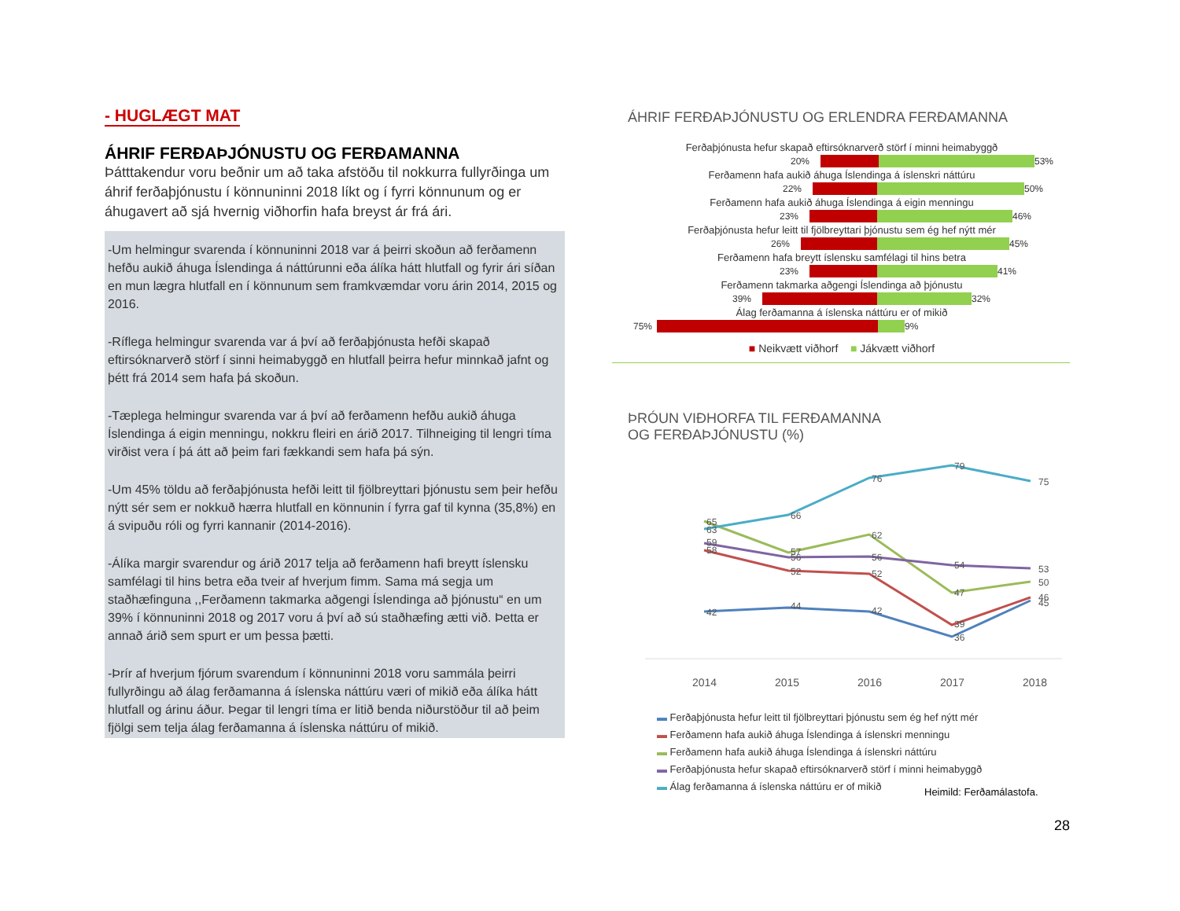- HUGLÆGT MAT
ÁHRIF FERÐAÞJÓNUSTU OG FERÐAMANNA
Þátttakendur voru beðnir um að taka afstöðu til nokkurra fullyrðinga um áhrif ferðaþjónustu í könnuninni 2018 líkt og í fyrri könnunum og er áhugavert að sjá hvernig viðhorfin hafa breyst ár frá ári.
-Um helmingur svarenda í könnuninni 2018 var á þeirri skoðun að ferðamenn hefðu aukið áhuga Íslendinga á náttúrunni eða álíka hátt hlutfall og fyrir ári síðan en mun lægra hlutfall en í könnunum sem framkvæmdar voru árin 2014, 2015 og 2016.
-Ríflega helmingur svarenda var á því að ferðaþjónusta hefði skapað eftirsóknarverð störf í sinni heimabyggð en hlutfall þeirra hefur minnkað jafnt og þétt frá 2014 sem hafa þá skoðun.
-Tæplega helmingur svarenda var á því að ferðamenn hefðu aukið áhuga Íslendinga á eigin menningu, nokkru fleiri en árið 2017. Tilhneiging til lengri tíma virðist vera í þá átt að þeim fari fækkandi sem hafa þá sýn.
-Um 45% töldu að ferðaþjónusta hefði leitt til fjölbreyttari þjónustu sem þeir hefðu nýtt sér sem er nokkuð hærra hlutfall en könnunin í fyrra gaf til kynna (35,8%) en á svipuðu róli og fyrri kannanir (2014-2016).
-Álíka margir svarendur og árið 2017 telja að ferðamenn hafi breytt íslensku samfélagi til hins betra eða tveir af hverjum fimm. Sama má segja um staðhæfinguna ,,Ferðamenn takmarka aðgengi Íslendinga að þjónustu“ en um 39% í könnuninni 2018 og 2017 voru á því að sú staðhæfing ætti við. Þetta er annað árið sem spurt er um þessa þætti.
-Þrír af hverjum fjórum svarendum í könnuninni 2018 voru sammála þeirri fullyrðingu að álag ferðamanna á íslenska náttúru væri of mikið eða álíka hátt hlutfall og árinu áður. Þegar til lengri tíma er litið benda niðurstöður til að þeim fjölgi sem telja álag ferðamanna á íslenska náttúru of mikið.
ÁHRIF FERÐAÞJÓNUSTU OG ERLENDRA FERÐAMANNA
Ferðaþjónusta hefur skapað eftirsóknarverð störf í minni heimabyggð
20% 53%
Ferðamenn hafa aukið áhuga Íslendinga á íslenskri náttúru
22% 50%
Ferðamenn hafa aukið áhuga Íslendinga á eigin menningu
23% 46%
Ferðaþjónusta hefur leitt til fjölbreyttari þjónustu sem ég hef nýtt mér
26% 45%
Ferðamenn hafa breytt íslensku samfélagi til hins betra
23% 41%
Ferðamenn takmarka aðgengi Íslendinga að þjónustu
39% 32%
Álag ferðamanna á íslenska náttúru er of mikið
75% 9%
■ Neikvætt viðhorf ■ Jákvætt viðhorf
ÞRÓUN VIÐHORFA TIL FERÐAMANNA
OG FERÐAÞJÓNUSTU (%)
65
63
59
58
42
66
57
56
52
44
76
62
56
52
42
79
54
47
39
36
75
53
50
46
45
2014
2015
2016
2017
2018
▬ Ferðaþjónusta hefur leitt til fjölbreyttari þjónustu sem ég hef nýtt mér
▬ Ferðamenn hafa aukið áhuga Íslendinga á íslenskri menningu
▬ Ferðamenn hafa aukið áhuga Íslendinga á íslenskri náttúru
▬ Ferðaþjónusta hefur skapað eftirsóknarverð störf í minni heimabyggð
▬ Álag ferðamanna á íslenska náttúru er of mikið
Heimild: Ferðamálastofa.
28